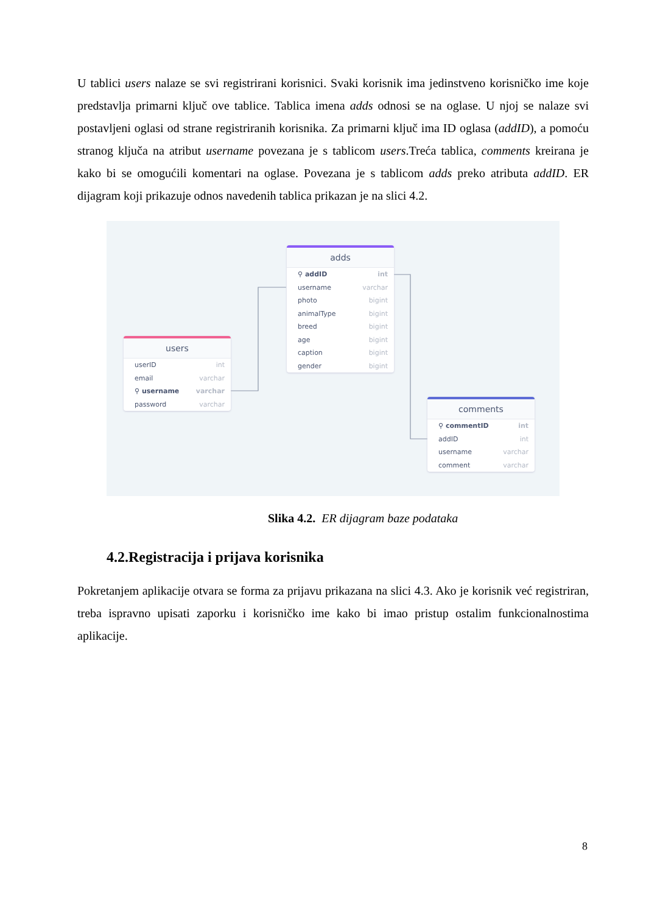U tablici users nalaze se svi registrirani korisnici. Svaki korisnik ima jedinstveno korisničko ime koje predstavlja primarni ključ ove tablice. Tablica imena adds odnosi se na oglase. U njoj se nalaze svi postavljeni oglasi od strane registriranih korisnika. Za primarni ključ ima ID oglasa (addID), a pomoću stranog ključa na atribut username povezana je s tablicom users.Treća tablica, comments kreirana je kako bi se omogućili komentari na oglase. Povezana je s tablicom adds preko atributa addID. ER dijagram koji prikazuje odnos navedenih tablica prikazan je na slici 4.2.
adds
⚲ addID int
username varchar
photo bigint
animalType bigint
breed bigint
age bigint
caption bigint
gender bigint
users
userID int
email varchar
⚲ username varchar
password varchar
comments
⚲ commentID int
addID int
username varchar
comment varchar
Slika 4.2. ER dijagram baze podataka
4.2.Registracija i prijava korisnika
Pokretanjem aplikacije otvara se forma za prijavu prikazana na slici 4.3. Ako je korisnik već registriran, treba ispravno upisati zaporku i korisničko ime kako bi imao pristup ostalim funkcionalnostima aplikacije.
8